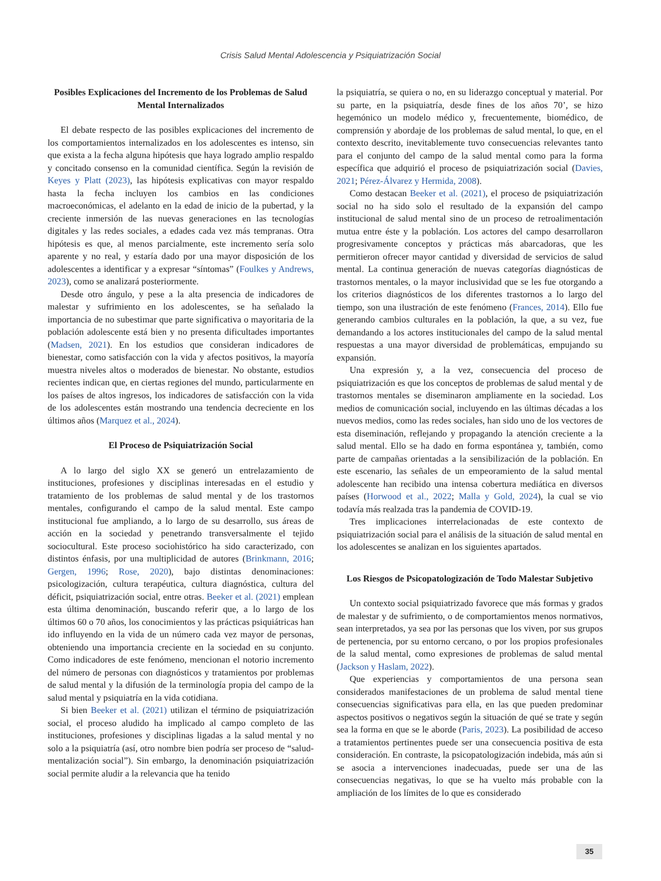Crisis Salud Mental Adolescencia y Psiquiatrización Social
Posibles Explicaciones del Incremento de los Problemas de Salud Mental Internalizados
El debate respecto de las posibles explicaciones del incremento de los comportamientos internalizados en los adolescentes es intenso, sin que exista a la fecha alguna hipótesis que haya logrado amplio respaldo y concitado consenso en la comunidad científica. Según la revisión de Keyes y Platt (2023), las hipótesis explicativas con mayor respaldo hasta la fecha incluyen los cambios en las condiciones macroeconómicas, el adelanto en la edad de inicio de la pubertad, y la creciente inmersión de las nuevas generaciones en las tecnologías digitales y las redes sociales, a edades cada vez más tempranas. Otra hipótesis es que, al menos parcialmente, este incremento sería solo aparente y no real, y estaría dado por una mayor disposición de los adolescentes a identificar y a expresar “síntomas” (Foulkes y Andrews, 2023), como se analizará posteriormente.
Desde otro ángulo, y pese a la alta presencia de indicadores de malestar y sufrimiento en los adolescentes, se ha señalado la importancia de no subestimar que parte significativa o mayoritaria de la población adolescente está bien y no presenta dificultades importantes (Madsen, 2021). En los estudios que consideran indicadores de bienestar, como satisfacción con la vida y afectos positivos, la mayoría muestra niveles altos o moderados de bienestar. No obstante, estudios recientes indican que, en ciertas regiones del mundo, particularmente en los países de altos ingresos, los indicadores de satisfacción con la vida de los adolescentes están mostrando una tendencia decreciente en los últimos años (Marquez et al., 2024).
El Proceso de Psiquiatrización Social
A lo largo del siglo XX se generó un entrelazamiento de instituciones, profesiones y disciplinas interesadas en el estudio y tratamiento de los problemas de salud mental y de los trastornos mentales, configurando el campo de la salud mental. Este campo institucional fue ampliando, a lo largo de su desarrollo, sus áreas de acción en la sociedad y penetrando transversalmente el tejido sociocultural. Este proceso sociohistórico ha sido caracterizado, con distintos énfasis, por una multiplicidad de autores (Brinkmann, 2016; Gergen, 1996; Rose, 2020), bajo distintas denominaciones: psicologización, cultura terapéutica, cultura diagnóstica, cultura del déficit, psiquiatrización social, entre otras. Beeker et al. (2021) emplean esta última denominación, buscando referir que, a lo largo de los últimos 60 o 70 años, los conocimientos y las prácticas psiquiátricas han ido influyendo en la vida de un número cada vez mayor de personas, obteniendo una importancia creciente en la sociedad en su conjunto. Como indicadores de este fenómeno, mencionan el notorio incremento del número de personas con diagnósticos y tratamientos por problemas de salud mental y la difusión de la terminología propia del campo de la salud mental y psiquiatría en la vida cotidiana.
Si bien Beeker et al. (2021) utilizan el término de psiquiatrización social, el proceso aludido ha implicado al campo completo de las instituciones, profesiones y disciplinas ligadas a la salud mental y no solo a la psiquiatría (así, otro nombre bien podría ser proceso de “salud-mentalización social”). Sin embargo, la denominación psiquiatrización social permite aludir a la relevancia que ha tenido
la psiquiatría, se quiera o no, en su liderazgo conceptual y material. Por su parte, en la psiquiatría, desde fines de los años 70’, se hizo hegemónico un modelo médico y, frecuentemente, biomédico, de comprensión y abordaje de los problemas de salud mental, lo que, en el contexto descrito, inevitablemente tuvo consecuencias relevantes tanto para el conjunto del campo de la salud mental como para la forma específica que adquirió el proceso de psiquiatrización social (Davies, 2021; Pérez-Álvarez y Hermida, 2008).
Como destacan Beeker et al. (2021), el proceso de psiquiatrización social no ha sido solo el resultado de la expansión del campo institucional de salud mental sino de un proceso de retroalimentación mutua entre éste y la población. Los actores del campo desarrollaron progresivamente conceptos y prácticas más abarcadoras, que les permitieron ofrecer mayor cantidad y diversidad de servicios de salud mental. La continua generación de nuevas categorías diagnósticas de trastornos mentales, o la mayor inclusividad que se les fue otorgando a los criterios diagnósticos de los diferentes trastornos a lo largo del tiempo, son una ilustración de este fenómeno (Frances, 2014). Ello fue generando cambios culturales en la población, la que, a su vez, fue demandando a los actores institucionales del campo de la salud mental respuestas a una mayor diversidad de problemáticas, empujando su expansión.
Una expresión y, a la vez, consecuencia del proceso de psiquiatrización es que los conceptos de problemas de salud mental y de trastornos mentales se diseminaron ampliamente en la sociedad. Los medios de comunicación social, incluyendo en las últimas décadas a los nuevos medios, como las redes sociales, han sido uno de los vectores de esta diseminación, reflejando y propagando la atención creciente a la salud mental. Ello se ha dado en forma espontánea y, también, como parte de campañas orientadas a la sensibilización de la población. En este escenario, las señales de un empeoramiento de la salud mental adolescente han recibido una intensa cobertura mediática en diversos países (Horwood et al., 2022; Malla y Gold, 2024), la cual se vio todavía más realzada tras la pandemia de COVID-19.
Tres implicaciones interrelacionadas de este contexto de psiquiatrización social para el análisis de la situación de salud mental en los adolescentes se analizan en los siguientes apartados.
Los Riesgos de Psicopatologización de Todo Malestar Subjetivo
Un contexto social psiquiatrizado favorece que más formas y grados de malestar y de sufrimiento, o de comportamientos menos normativos, sean interpretados, ya sea por las personas que los viven, por sus grupos de pertenencia, por su entorno cercano, o por los propios profesionales de la salud mental, como expresiones de problemas de salud mental (Jackson y Haslam, 2022).
Que experiencias y comportamientos de una persona sean considerados manifestaciones de un problema de salud mental tiene consecuencias significativas para ella, en las que pueden predominar aspectos positivos o negativos según la situación de qué se trate y según sea la forma en que se le aborde (Paris, 2023). La posibilidad de acceso a tratamientos pertinentes puede ser una consecuencia positiva de esta consideración. En contraste, la psicopatologización indebida, más aún si se asocia a intervenciones inadecuadas, puede ser una de las consecuencias negativas, lo que se ha vuelto más probable con la ampliación de los límites de lo que es considerado
35